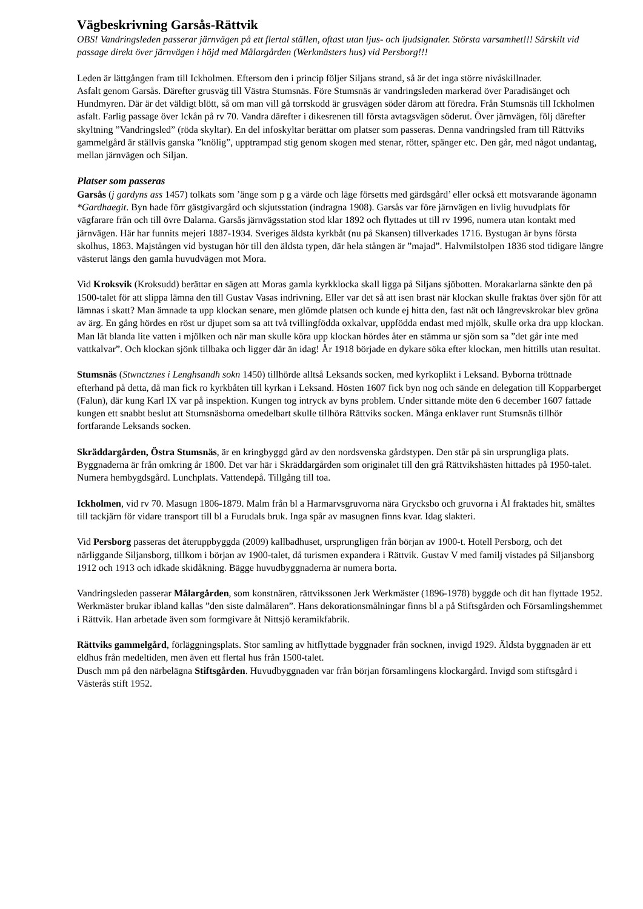Vägbeskrivning Garsås-Rättvik
OBS! Vandringsleden passerar järnvägen på ett flertal ställen, oftast utan ljus- och ljudsignaler. Största varsamhet!!! Särskilt vid passage direkt över järnvägen i höjd med Målargården (Werkmästers hus) vid Persborg!!!
Leden är lättgången fram till Ickholmen. Eftersom den i princip följer Siljans strand, så är det inga större nivåskillnader.
Asfalt genom Garsås. Därefter grusväg till Västra Stumsnäs. Före Stumsnäs är vandringsleden markerad över Paradisänget och Hundmyren. Där är det väldigt blött, så om man vill gå torrskodd är grusvägen söder därom att föredra. Från Stumsnäs till Ickholmen asfalt. Farlig passage över Ickån på rv 70. Vandra därefter i dikesrenen till första avtagsvägen söderut. Över järnvägen, följ därefter skyltning ”Vandringsled” (röda skyltar). En del infoskyltar berättar om platser som passeras. Denna vandringsled fram till Rättviks gammelgård är ställvis ganska ”knölig”, upptrampad stig genom skogen med stenar, rötter, spänger etc. Den går, med något undantag, mellan järnvägen och Siljan.
Platser som passeras
Garsås (j gardyns ass 1457) tolkats som ’änge som p g a värde och läge försetts med gärdsgård’ eller också ett motsvarande ägonamn *Gardhaegit. Byn hade förr gästgivargård och skjutsstation (indragna 1908). Garsås var före järnvägen en livlig huvudplats för vägfarare från och till övre Dalarna. Garsås järnvägsstation stod klar 1892 och flyttades ut till rv 1996, numera utan kontakt med järnvägen. Här har funnits mejeri 1887-1934. Sveriges äldsta kyrkbåt (nu på Skansen) tillverkades 1716. Bystugan är byns första skolhus, 1863. Majstången vid bystugan hör till den äldsta typen, där hela stången är ”majad”. Halvmilstolpen 1836 stod tidigare längre västerut längs den gamla huvudvägen mot Mora.
Vid Kroksvik (Kroksudd) berättar en sägen att Moras gamla kyrkklocka skall ligga på Siljans sjöbotten. Morakarlarna sänkte den på 1500-talet för att slippa lämna den till Gustav Vasas indrivning. Eller var det så att isen brast när klockan skulle fraktas över sjön för att lämnas i skatt? Man ämnade ta upp klockan senare, men glömde platsen och kunde ej hitta den, fast nät och långrevskrokar blev gröna av ärg. En gång hördes en röst ur djupet som sa att två tvillingfödda oxkalvar, uppfödda endast med mjölk, skulle orka dra upp klockan. Man lät blanda lite vatten i mjölken och när man skulle köra upp klockan hördes åter en stämma ur sjön som sa ”det går inte med vattkalvar”. Och klockan sjönk tillbaka och ligger där än idag! År 1918 började en dykare söka efter klockan, men hittills utan resultat.
Stumsnäs (Stwnctznes i Lenghsandh sokn 1450) tillhörde alltså Leksands socken, med kyrkoplikt i Leksand. Byborna tröttnade efterhand på detta, då man fick ro kyrkbåten till kyrkan i Leksand. Hösten 1607 fick byn nog och sände en delegation till Kopparberget (Falun), där kung Karl IX var på inspektion. Kungen tog intryck av byns problem. Under sittande möte den 6 december 1607 fattade kungen ett snabbt beslut att Stumsnäsborna omedelbart skulle tillhöra Rättviks socken. Många enklaver runt Stumsnäs tillhör fortfarande Leksands socken.
Skräddargården, Östra Stumsnäs, är en kringbyggd gård av den nordsvenska gårdstypen. Den står på sin ursprungliga plats. Byggnaderna är från omkring år 1800. Det var här i Skräddargården som originalet till den grå Rättvikshästen hittades på 1950-talet. Numera hembygdsgård. Lunchplats. Vattendepå. Tillgång till toa.
Ickholmen, vid rv 70. Masugn 1806-1879. Malm från bl a Harmarvsgruvorna nära Grycksbo och gruvorna i Ål fraktades hit, smältes till tackjärn för vidare transport till bl a Furudals bruk. Inga spår av masugnen finns kvar. Idag slakteri.
Vid Persborg passeras det återuppbyggda (2009) kallbadhuset, ursprungligen från början av 1900-t. Hotell Persborg, och det närliggande Siljansborg, tillkom i början av 1900-talet, då turismen expandera i Rättvik. Gustav V med familj vistades på Siljansborg 1912 och 1913 och idkade skidåkning. Bägge huvudbyggnaderna är numera borta.
Vandringsleden passerar Målargården, som konstnären, rättvikssonen Jerk Werkmäster (1896-1978) byggde och dit han flyttade 1952. Werkmäster brukar ibland kallas ”den siste dalmålaren”. Hans dekorationsmålningar finns bl a på Stiftsgården och Församlingshemmet i Rättvik. Han arbetade även som formgivare åt Nittsjö keramikfabrik.
Rättviks gammelgård, förläggningsplats. Stor samling av hitflyttade byggnader från socknen, invigd 1929. Äldsta byggnaden är ett eldhus från medeltiden, men även ett flertal hus från 1500-talet.
Dusch mm på den närbelägna Stiftsgården. Huvudbyggnaden var från början församlingens klockargård. Invigd som stiftsgård i Västerås stift 1952.